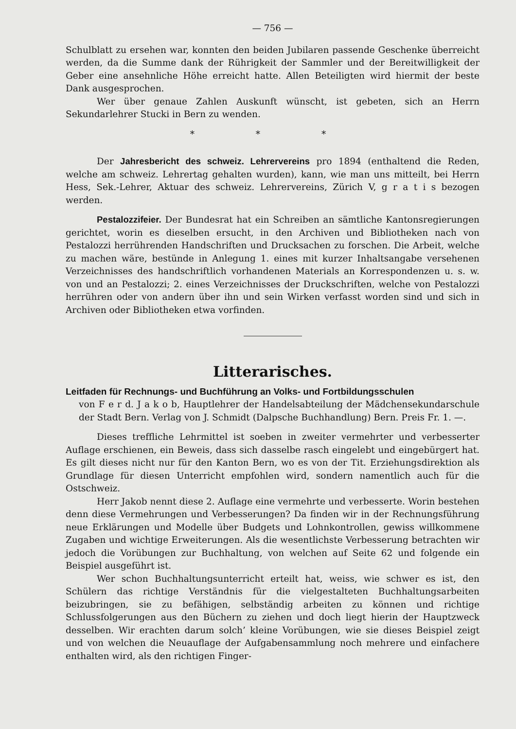— 756 —
Schulblatt zu ersehen war, konnten den beiden Jubilaren passende Geschenke überreicht werden, da die Summe dank der Rührigkeit der Sammler und der Bereitwilligkeit der Geber eine ansehnliche Höhe erreicht hatte. Allen Beteiligten wird hiermit der beste Dank ausgesprochen.
Wer über genaue Zahlen Auskunft wünscht, ist gebeten, sich an Herrn Sekundarlehrer Stucki in Bern zu wenden.
* * *
Der Jahresbericht des schweiz. Lehrervereins pro 1894 (enthaltend die Reden, welche am schweiz. Lehrertag gehalten wurden), kann, wie man uns mitteilt, bei Herrn Hess, Sek.-Lehrer, Aktuar des schweiz. Lehrervereins, Zürich V, g r a t i s bezogen werden.
Pestalozzifeier. Der Bundesrat hat ein Schreiben an sämtliche Kantonsregierungen gerichtet, worin es dieselben ersucht, in den Archiven und Bibliotheken nach von Pestalozzi herrührenden Handschriften und Drucksachen zu forschen. Die Arbeit, welche zu machen wäre, bestünde in Anlegung 1. eines mit kurzer Inhaltsangabe versehenen Verzeichnisses des handschriftlich vorhandenen Materials an Korrespondenzen u. s. w. von und an Pestalozzi; 2. eines Verzeichnisses der Druckschriften, welche von Pestalozzi herrühren oder von andern über ihn und sein Wirken verfasst worden sind und sich in Archiven oder Bibliotheken etwa vorfinden.
Litterarisches.
Leitfaden für Rechnungs- und Buchführung an Volks- und Fortbildungsschulen
von F e r d. J a k o b, Hauptlehrer der Handelsabteilung der Mädchensekundarschule der Stadt Bern. Verlag von J. Schmidt (Dalpsche Buchhandlung) Bern. Preis Fr. 1. —.
Dieses treffliche Lehrmittel ist soeben in zweiter vermehrter und verbesserter Auflage erschienen, ein Beweis, dass sich dasselbe rasch eingelebt und eingebürgert hat. Es gilt dieses nicht nur für den Kanton Bern, wo es von der Tit. Erziehungsdirektion als Grundlage für diesen Unterricht empfohlen wird, sondern namentlich auch für die Ostschweiz.
Herr Jakob nennt diese 2. Auflage eine vermehrte und verbesserte. Worin bestehen denn diese Vermehrungen und Verbesserungen? Da finden wir in der Rechnungsführung neue Erklärungen und Modelle über Budgets und Lohnkontrollen, gewiss willkommene Zugaben und wichtige Erweiterungen. Als die wesentlichste Verbesserung betrachten wir jedoch die Vorübungen zur Buchhaltung, von welchen auf Seite 62 und folgende ein Beispiel ausgeführt ist.
Wer schon Buchhaltungsunterricht erteilt hat, weiss, wie schwer es ist, den Schülern das richtige Verständnis für die vielgestalteten Buchhaltungsarbeiten beizubringen, sie zu befähigen, selbständig arbeiten zu können und richtige Schlussfolgerungen aus den Büchern zu ziehen und doch liegt hierin der Hauptzweck desselben. Wir erachten darum solch’ kleine Vorübungen, wie sie dieses Beispiel zeigt und von welchen die Neuauflage der Aufgabensammlung noch mehrere und einfachere enthalten wird, als den richtigen Finger-